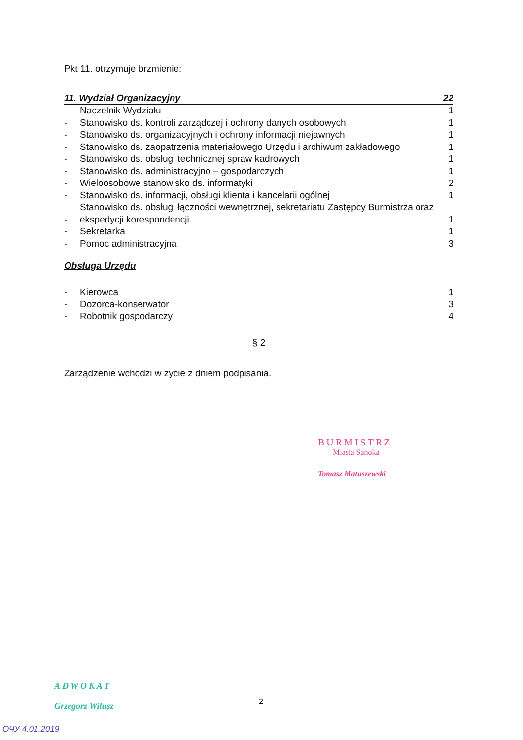Pkt 11. otrzymuje brzmienie:
11. Wydział Organizacyjny 22
| - | Naczelnik Wydziału | 1 |
| - | Stanowisko ds. kontroli zarządczej i ochrony danych osobowych | 1 |
| - | Stanowisko ds. organizacyjnych i ochrony informacji niejawnych | 1 |
| - | Stanowisko ds. zaopatrzenia materiałowego Urzędu i archiwum zakładowego | 1 |
| - | Stanowisko ds. obsługi technicznej spraw kadrowych | 1 |
| - | Stanowisko ds. administracyjno – gospodarczych | 1 |
| - | Wieloosobowe stanowisko ds. informatyki | 2 |
| - | Stanowisko ds. informacji, obsługi klienta i kancelarii ogólnej | 1 |
| - | Stanowisko ds. obsługi łączności wewnętrznej, sekretariatu Zastępcy Burmistrza oraz ekspedycji korespondencji | 1 |
| - | Sekretarka | 1 |
| - | Pomoc administracyjna | 3 |
Obsługa Urzędu
| - | Kierowca | 1 |
| - | Dozorca-konserwator | 3 |
| - | Robotnik gospodarczy | 4 |
§ 2
Zarządzenie wchodzi w życie z dniem podpisania.
BURMISTRZ
Miasta Sanoka
Tomasz Matuszewski
ADWOKAT
Grzegorz Wilusz
2
ОЧУ 4.01.2019